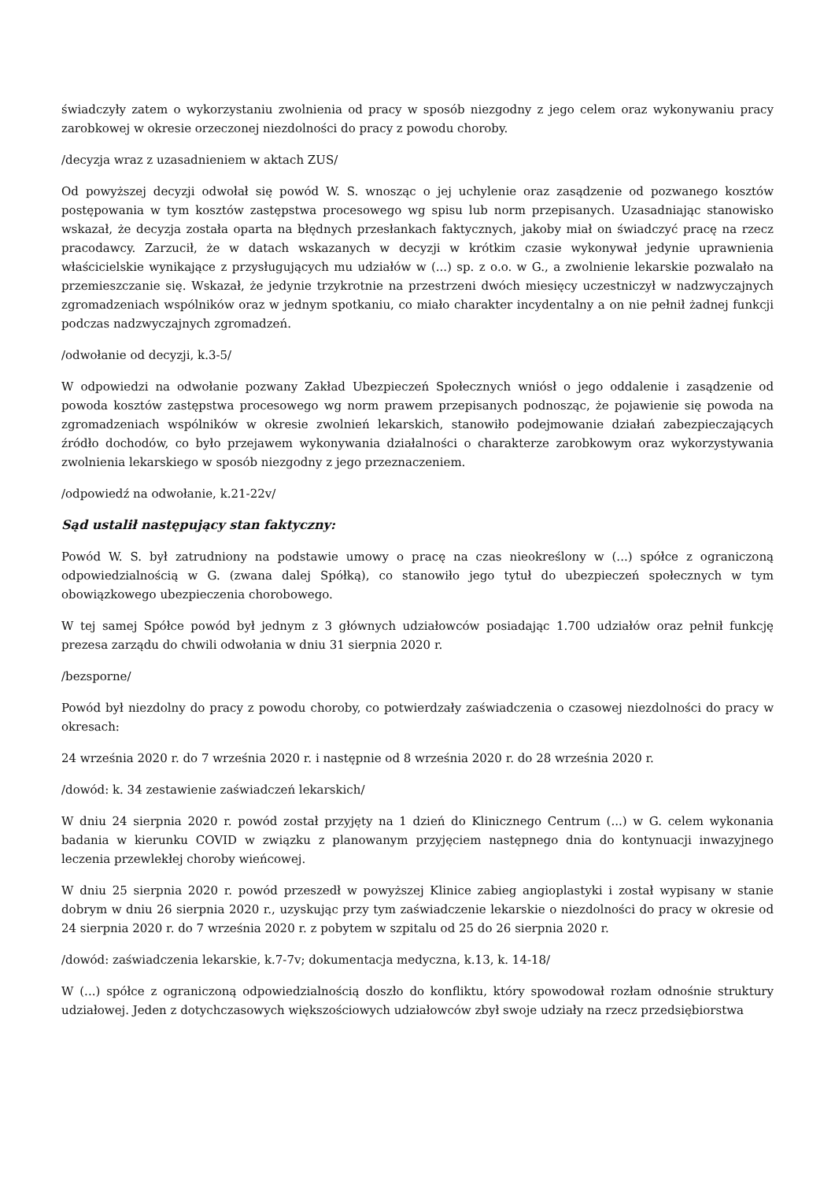świadczyły zatem o wykorzystaniu zwolnienia od pracy w sposób niezgodny z jego celem oraz wykonywaniu pracy zarobkowej w okresie orzeczonej niezdolności do pracy z powodu choroby.
/decyzja wraz z uzasadnieniem w aktach ZUS/
Od powyższej decyzji odwołał się powód W. S. wnosząc o jej uchylenie oraz zasądzenie od pozwanego kosztów postępowania w tym kosztów zastępstwa procesowego wg spisu lub norm przepisanych. Uzasadniając stanowisko wskazał, że decyzja została oparta na błędnych przesłankach faktycznych, jakoby miał on świadczyć pracę na rzecz pracodawcy. Zarzucił, że w datach wskazanych w decyzji w krótkim czasie wykonywał jedynie uprawnienia właścicielskie wynikające z przysługujących mu udziałów w (...) sp. z o.o. w G., a zwolnienie lekarskie pozwalało na przemieszczanie się. Wskazał, że jedynie trzykrotnie na przestrzeni dwóch miesięcy uczestniczył w nadzwyczajnych zgromadzeniach wspólników oraz w jednym spotkaniu, co miało charakter incydentalny a on nie pełnił żadnej funkcji podczas nadzwyczajnych zgromadzeń.
/odwołanie od decyzji, k.3-5/
W odpowiedzi na odwołanie pozwany Zakład Ubezpieczeń Społecznych wniósł o jego oddalenie i zasądzenie od powoda kosztów zastępstwa procesowego wg norm prawem przepisanych podnosząc, że pojawienie się powoda na zgromadzeniach wspólników w okresie zwolnień lekarskich, stanowiło podejmowanie działań zabezpieczających źródło dochodów, co było przejawem wykonywania działalności o charakterze zarobkowym oraz wykorzystywania zwolnienia lekarskiego w sposób niezgodny z jego przeznaczeniem.
/odpowiedź na odwołanie, k.21-22v/
Sąd ustalił następujący stan faktyczny:
Powód W. S. był zatrudniony na podstawie umowy o pracę na czas nieokreślony w (...) spółce z ograniczoną odpowiedzialnością w G. (zwana dalej Spółką), co stanowiło jego tytuł do ubezpieczeń społecznych w tym obowiązkowego ubezpieczenia chorobowego.
W tej samej Spółce powód był jednym z 3 głównych udziałowców posiadając 1.700 udziałów oraz pełnił funkcję prezesa zarządu do chwili odwołania w dniu 31 sierpnia 2020 r.
/bezsporne/
Powód był niezdolny do pracy z powodu choroby, co potwierdzały zaświadczenia o czasowej niezdolności do pracy w okresach:
24 września 2020 r. do 7 września 2020 r. i następnie od 8 września 2020 r. do 28 września 2020 r.
/dowód: k. 34 zestawienie zaświadczeń lekarskich/
W dniu 24 sierpnia 2020 r. powód został przyjęty na 1 dzień do Klinicznego Centrum (...) w G. celem wykonania badania w kierunku COVID w związku z planowanym przyjęciem następnego dnia do kontynuacji inwazyjnego leczenia przewlekłej choroby wieńcowej.
W dniu 25 sierpnia 2020 r. powód przeszedł w powyższej Klinice zabieg angioplastyki i został wypisany w stanie dobrym w dniu 26 sierpnia 2020 r., uzyskując przy tym zaświadczenie lekarskie o niezdolności do pracy w okresie od 24 sierpnia 2020 r. do 7 września 2020 r. z pobytem w szpitalu od 25 do 26 sierpnia 2020 r.
/dowód: zaświadczenia lekarskie, k.7-7v; dokumentacja medyczna, k.13, k. 14-18/
W (...) spółce z ograniczoną odpowiedzialnością doszło do konfliktu, który spowodował rozłam odnośnie struktury udziałowej. Jeden z dotychczasowych większościowych udziałowców zbył swoje udziały na rzecz przedsiębiorstwa